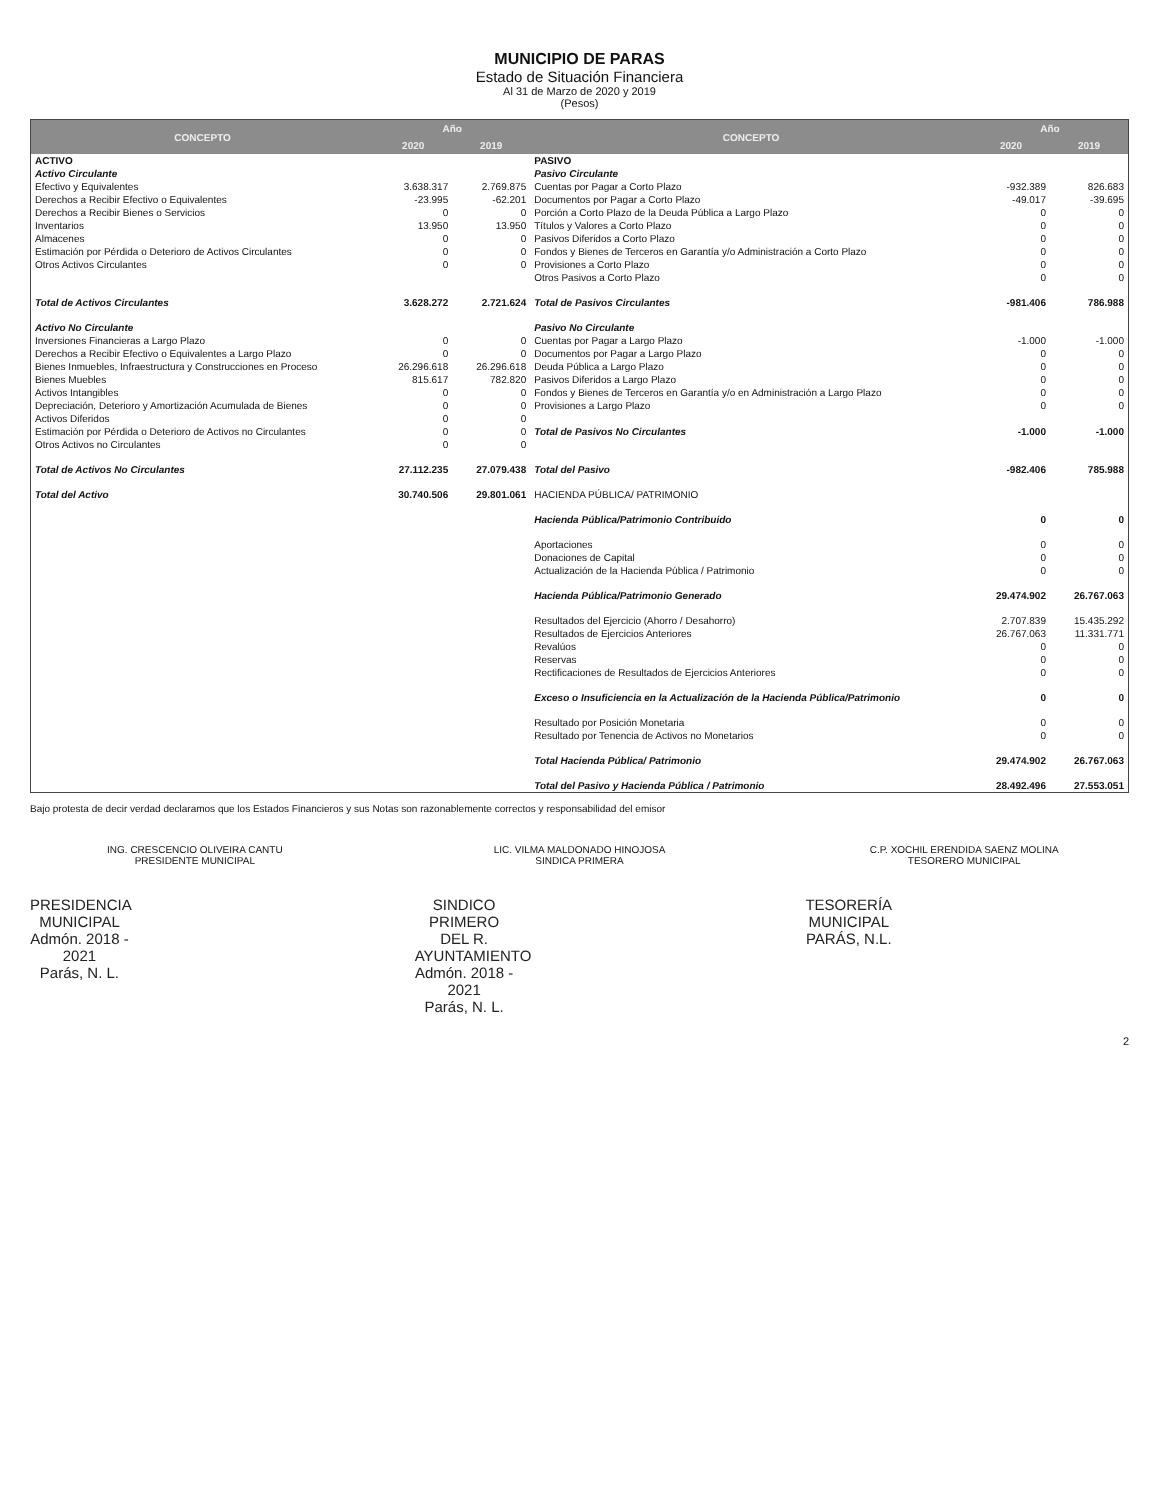MUNICIPIO DE PARAS
Estado de Situación Financiera
Al 31 de Marzo de 2020 y 2019
(Pesos)
| CONCEPTO | Año | | CONCEPTO | Año | |
| --- | --- | --- | --- | --- | --- |
| | 2020 | 2019 | | 2020 | 2019 |
| ACTIVO | | | PASIVO | | |
| Activo Circulante | | | Pasivo Circulante | | |
| Efectivo y Equivalentes | 3.638.317 | 2.769.875 | Cuentas por Pagar a Corto Plazo | -932.389 | 826.683 |
| Derechos a Recibir Efectivo o Equivalentes | -23.995 | -62.201 | Documentos por Pagar a Corto Plazo | -49.017 | -39.695 |
| Derechos a Recibir Bienes o Servicios | 0 | 0 | Porción a Corto Plazo de la Deuda Pública a Largo Plazo | 0 | 0 |
| Inventarios | 13.950 | 13.950 | Títulos y Valores a Corto Plazo | 0 | 0 |
| Almacenes | 0 | 0 | Pasivos Diferidos a Corto Plazo | 0 | 0 |
| Estimación por Pérdida o Deterioro de Activos Circulantes | 0 | 0 | Fondos y Bienes de Terceros en Garantía y/o Administración a Corto Plazo | 0 | 0 |
| Otros Activos Circulantes | 0 | 0 | Provisiones a Corto Plazo | 0 | 0 |
| | | | Otros Pasivos a Corto Plazo | 0 | 0 |
| Total de Activos Circulantes | 3.628.272 | 2.721.624 | Total de Pasivos Circulantes | -981.406 | 786.988 |
| Activo No Circulante | | | Pasivo No Circulante | | |
| Inversiones Financieras a Largo Plazo | 0 | 0 | Cuentas por Pagar a Largo Plazo | -1.000 | -1.000 |
| Derechos a Recibir Efectivo o Equivalentes a Largo Plazo | 0 | 0 | Documentos por Pagar a Largo Plazo | 0 | 0 |
| Bienes Inmuebles, Infraestructura y Construcciones en Proceso | 26.296.618 | 26.296.618 | Deuda Pública a Largo Plazo | 0 | 0 |
| Bienes Muebles | 815.617 | 782.820 | Pasivos Diferidos a Largo Plazo | 0 | 0 |
| Activos Intangibles | 0 | 0 | Fondos y Bienes de Terceros en Garantía y/o en Administración a Largo Plazo | 0 | 0 |
| Depreciación, Deterioro y Amortización Acumulada de Bienes | 0 | 0 | Provisiones a Largo Plazo | 0 | 0 |
| Activos Diferidos | 0 | 0 | | | |
| Estimación por Pérdida o Deterioro de Activos no Circulantes | 0 | 0 | Total de Pasivos No Circulantes | -1.000 | -1.000 |
| Otros Activos no Circulantes | 0 | 0 | | | |
| Total de Activos No Circulantes | 27.112.235 | 27.079.438 | Total del Pasivo | -982.406 | 785.988 |
| Total del Activo | 30.740.506 | 29.801.061 | HACIENDA PÚBLICA/ PATRIMONIO | | |
| | | | Hacienda Pública/Patrimonio Contribuido | 0 | 0 |
| | | | Aportaciones | 0 | 0 |
| | | | Donaciones de Capital | 0 | 0 |
| | | | Actualización de la Hacienda Pública / Patrimonio | 0 | 0 |
| | | | Hacienda Pública/Patrimonio Generado | 29.474.902 | 26.767.063 |
| | | | Resultados del Ejercicio (Ahorro / Desahorro) | 2.707.839 | 15.435.292 |
| | | | Resultados de Ejercicios Anteriores | 26.767.063 | 11.331.771 |
| | | | Revalúos | 0 | 0 |
| | | | Reservas | 0 | 0 |
| | | | Rectificaciones de Resultados de Ejercicios Anteriores | 0 | 0 |
| | | | Exceso o Insuficiencia en la Actualización de la Hacienda Pública/Patrimonio | 0 | 0 |
| | | | Resultado por Posición Monetaria | 0 | 0 |
| | | | Resultado por Tenencia de Activos no Monetarios | 0 | 0 |
| | | | Total Hacienda Pública/ Patrimonio | 29.474.902 | 26.767.063 |
| | | | Total del Pasivo y Hacienda Pública / Patrimonio | 28.492.496 | 27.553.051 |
Bajo protesta de decir verdad declaramos que los Estados Financieros y sus Notas son razonablemente correctos y responsabilidad del emisor
ING. CRESCENCIO OLIVEIRA CANTU
PRESIDENTE MUNICIPAL
PRESIDENCIA
MUNICIPAL
Admón. 2018 - 2021
Parás, N. L.
LIC. VILMA MALDONADO HINOJOSA
SINDICA PRIMERA
SINDICO PRIMERO
DEL R. AYUNTAMIENTO
Admón. 2018 - 2021
Parás, N. L.
C.P. XOCHIL ERENDIDA SAENZ MOLINA
TESORERO MUNICIPAL
TESORERÍA MUNICIPAL
PARÁS, N.L.
2